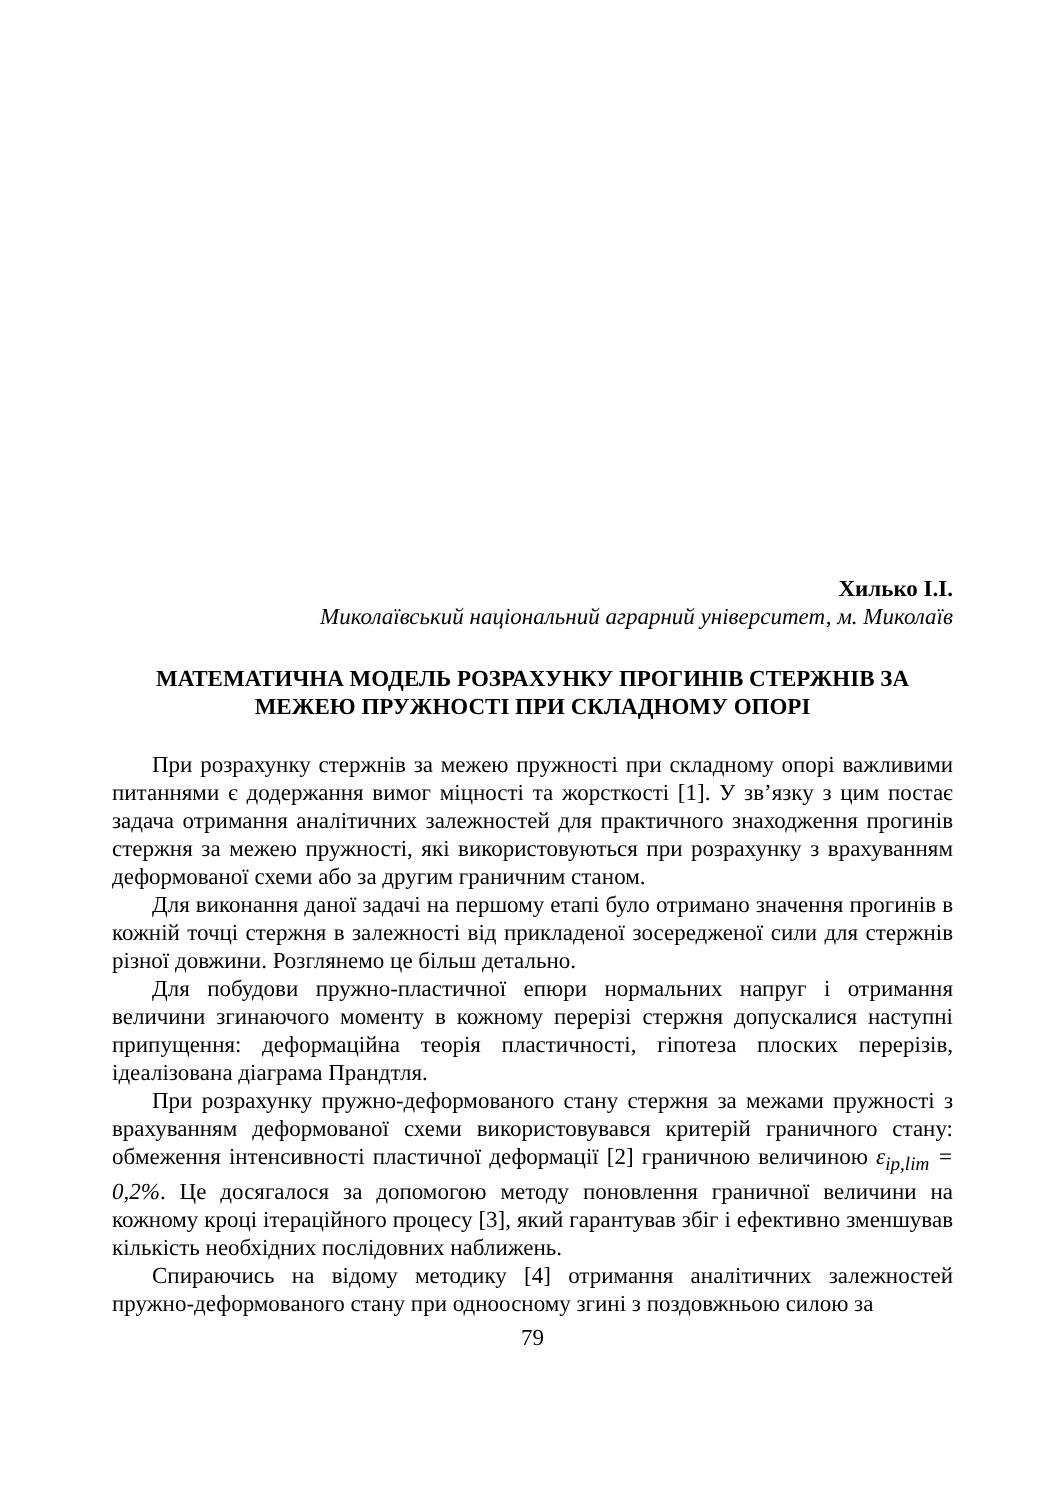Хилько І.І.
Миколаївський національний аграрний університет, м. Миколаїв
МАТЕМАТИЧНА МОДЕЛЬ РОЗРАХУНКУ ПРОГИНІВ СТЕРЖНІВ ЗА МЕЖЕЮ ПРУЖНОСТІ ПРИ СКЛАДНОМУ ОПОРІ
При розрахунку стержнів за межею пружності при складному опорі важливими питаннями є додержання вимог міцності та жорсткості [1]. У зв’язку з цим постає задача отримання аналітичних залежностей для практичного знаходження прогинів стержня за межею пружності, які використовуються при розрахунку з врахуванням деформованої схеми або за другим граничним станом.
Для виконання даної задачі на першому етапі було отримано значення прогинів в кожній точці стержня в залежності від прикладеної зосередженої сили для стержнів різної довжини. Розглянемо це більш детально.
Для побудови пружно-пластичної епюри нормальних напруг і отримання величини згинаючого моменту в кожному перерізі стержня допускалися наступні припущення: деформаційна теорія пластичності, гіпотеза плоских перерізів, ідеалізована діаграма Прандтля.
При розрахунку пружно-деформованого стану стержня за межами пружності з врахуванням деформованої схеми використовувався критерій граничного стану: обмеження інтенсивності пластичної деформації [2] граничною величиною ε<sub>ip,lim</sub> = 0,2%. Це досягалося за допомогою методу поновлення граничної величини на кожному кроці ітераційного процесу [3], який гарантував збіг і ефективно зменшував кількість необхідних послідовних наближень.
Спираючись на відому методику [4] отримання аналітичних залежностей пружно-деформованого стану при одноосному згині з поздовжньою силою за
79